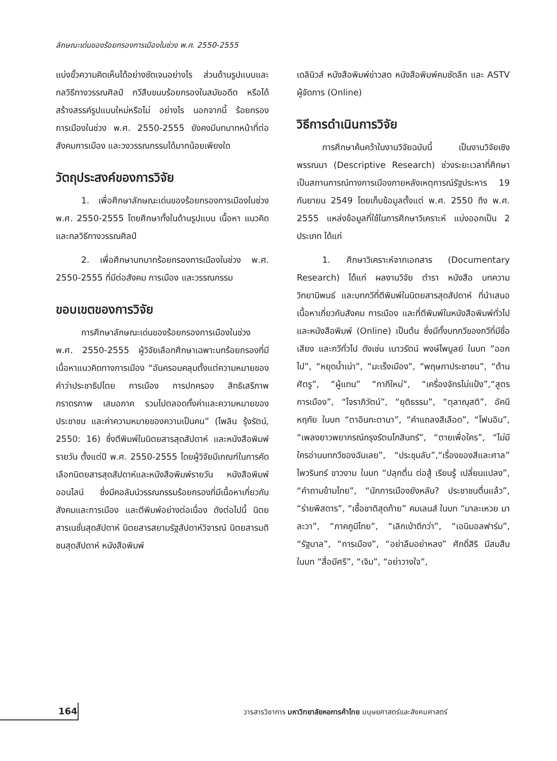ลักษณะเด่นของร้อยกรองการเมืองในช่วง พ.ศ. 2550-2555
แบ่งขั้วความคิดเห็นได้อย่างชัดเจนอย่างไร ส่วนด้านรูปแบบและกลวิธีทางวรรณศิลป์ กวีสืบขนบร้อยกรองในสมัยอดีต หรือได้สร้างสรรค์รูปแบบใหม่หรือไม่ อย่างไร นอกจากนี้ ร้อยกรองการเมืองในช่วง พ.ศ. 2550-2555 ยังคงมีบทบาทหน้าที่ต่อสังคมการเมือง และวงวรรณกรรมได้มากน้อยเพียงใด
วัตถุประสงค์ของการวิจัย
1. เพื่อศึกษาลักษณะเด่นของร้อยกรองการเมืองในช่วง พ.ศ. 2550-2555 โดยศึกษาทั้งในด้านรูปแบบ เนื้อหา แนวคิด และกลวิธีทางวรรณศิลป์
2. เพื่อศึกษาบทบาทร้อยกรองการเมืองในช่วง พ.ศ. 2550-2555 ที่มีต่อสังคม การเมือง และวรรณกรรม
ขอบเขตของการวิจัย
การศึกษาลักษณะเด่นของร้อยกรองการเมืองในช่วง พ.ศ. 2550-2555 ผู้วิจัยเลือกศึกษาเฉพาะบทร้อยกรองที่มีเนื้อหาแนวคิดทางการเมือง “อันครอบคลุมตั้งแต่ความหมายของคำว่าประชาธิปไตย การเมือง การปกครอง สิทธิเสรีภาพ ภราดรภาพ เสมอภาค รวมไปตลอดทั้งค่าและความหมายของประชาชน และค่าความหมายของความเป็นคน” (ไพลิน รุ้งรัตน์, 2550: 16) ซึ่งตีพิมพ์ในนิตยสารสุดสัปดาห์ และหนังสือพิมพ์รายวัน ตั้งแต่ปี พ.ศ. 2550-2555 โดยผู้วิจัยมีเกณฑ์ในการคัดเลือกนิตยสารสุดสัปดาห์และหนังสือพิมพ์รายวัน หนังสือพิมพ์ออนไลน์ ซึ่งมีคอลัมน์วรรณกรรมร้อยกรองที่มีเนื้อหาเกี่ยวกับสังคมและการเมือง และตีพิมพ์อย่างต่อเนื่อง ดังต่อไปนี้ นิตยสารเนชั่นสุดสัปดาห์ นิตยสารสยามรัฐสัปดาห์วิจารณ์ นิตยสารมติชนสุดสัปดาห์ หนังสือพิมพ์
เดลินิวส์ หนังสือพิมพ์ข่าวสด หนังสือพิมพ์คมชัดลึก และ ASTV ผู้จัดการ (Online)
วิธีการดำเนินการวิจัย
การศึกษาค้นคว้าในงานวิจัยฉบับนี้ เป็นงานวิจัยเชิงพรรณนา (Descriptive Research) ช่วงระยะเวลาที่ศึกษาเป็นสถานการณ์ทางการเมืองภายหลังเหตุการณ์รัฐประหาร 19 กันยายน 2549 โดยเก็บข้อมูลตั้งแต่ พ.ศ. 2550 ถึง พ.ศ. 2555 แหล่งข้อมูลที่ใช้ในการศึกษาวิเคราะห์ แบ่งออกเป็น 2 ประเภท ได้แก่
1. ศึกษาวิเคราะห์จากเอกสาร (Documentary Research) ได้แก่ ผลงานวิจัย ตำรา หนังสือ บทความ วิทยานิพนธ์ และบทกวีที่ตีพิมพ์ในนิตยสารสุดสัปดาห์ ที่นำเสนอเนื้อหาเกี่ยวกับสังคม การเมือง และที่ตีพิมพ์ในหนังสือพิมพ์ทั่วไปและหนังสือพิมพ์ (Online) เป็นต้น ซึ่งมีทั้งบทกวีของกวีที่มีชื่อเสียง และกวีทั่วไป ดังเช่น เนาวรัตน์ พงษ์ไพบูลย์ ในบท “ออกไป”, “หยุดน้ำเน่า”, “มะเร็งเมือง”, “พฤษภาประชาชน”, “ต้านศัตรู”, “ผู้แทน” “กากีใหม่”, “เครื่องจักรไม่แป้ง”,“สูตรการเมือง”, “โจราภิวัตน์”, “ยุติธรรม”, “ตุลาณุสติ”, อัคนี หฤทัย ในบท “ตาอินกะตานา”, “คำแถลงสีเลือด”, “โฟนอิน”, “เพลงยาวพยากรณ์กรุงรัตนโกสินทร์”, “ตายเพื่อใคร”, “ไม่มีใครอ่านบทกวีของฉันเลย”, “ประชุมลับ”,“เรื่องของสีและศาล” ไพวรินทร์ ขาวงาม ในบท “ปลุกตื่น ต่อสู้ เรียนรู้ เปลี่ยนแปลง”, “คำถามข้ามไทย”, “นักการเมืองยังหลับ? ประชาชนตื่นแล้ว”, “ร่ายพิสดาร”, “เชื้อชาติสุดท้าย” คมเลนส์ ในบท “มาละเหวย มาละวา”, “ภาคภูมิไทย”, “เลิกเป่าดีกว่า”, “เอนิมอลฟาร์ม”, “รัฐบาล”, “การเมือง”, “อย่าลืมอย่าหลง” ศักดิ์สิริ มีสมสืบ ในบท “สื่อมีศรี”, “เจิม”, “อย่าวางใจ”,
164
วารสารวิชาการ มหาวิทยาลัยหอการค้าไทย มนุษยศาสตร์และสังคมศาสตร์